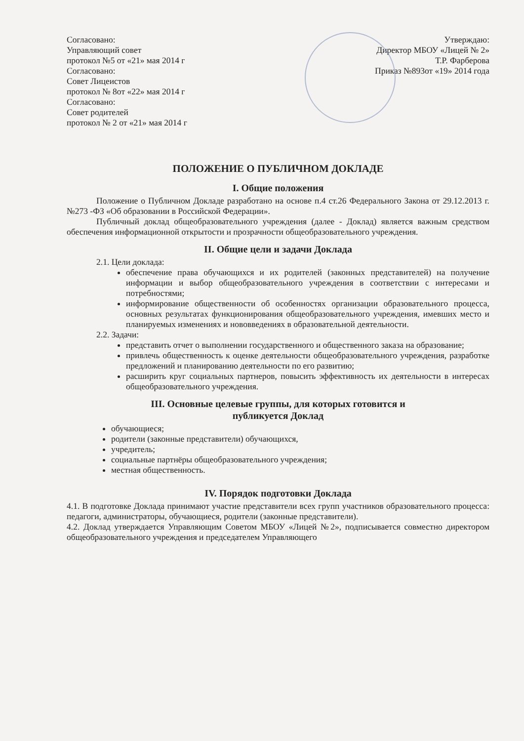Согласовано:
Управляющий совет
протокол №5 от «21» мая 2014 г
Согласовано:
Совет Лицеистов
протокол № 8от «22» мая 2014 г
Согласовано:
Совет родителей
протокол № 2 от «21» мая 2014 г
Утверждаю:
Директор МБОУ «Лицей № 2»
Т.Р. Фарберова
Приказ №893от «19» 2014 года
ПОЛОЖЕНИЕ О ПУБЛИЧНОМ ДОКЛАДЕ
I. Общие положения
Положение о Публичном Докладе разработано на основе п.4 ст.26 Федерального Закона от 29.12.2013 г. №273 -ФЗ «Об образовании в Российской Федерации».
Публичный доклад общеобразовательного учреждения (далее - Доклад) является важным средством обеспечения информационной открытости и прозрачности общеобразовательного учреждения.
II. Общие цели и задачи Доклада
2.1. Цели доклада:
обеспечение права обучающихся и их родителей (законных представителей) на получение информации и выбор общеобразовательного учреждения в соответствии с интересами и потребностями;
информирование общественности об особенностях организации образовательного процесса, основных результатах функционирования общеобразовательного учреждения, имевших место и планируемых изменениях и нововведениях в образовательной деятельности.
2.2. Задачи:
представить отчет о выполнении государственного и общественного заказа на образование;
привлечь общественность к оценке деятельности общеобразовательного учреждения, разработке предложений и планированию деятельности по его развитию;
расширить круг социальных партнеров, повысить эффективность их деятельности в интересах общеобразовательного учреждения.
III. Основные целевые группы, для которых готовится и
публикуется Доклад
обучающиеся;
родители (законные представители) обучающихся,
учредитель;
социальные партнёры общеобразовательного учреждения;
местная общественность.
IV. Порядок подготовки Доклада
4.1. В подготовке Доклада принимают участие представители всех групп участников образовательного процесса: педагоги, администраторы, обучающиеся, родители (законные представители).
4.2. Доклад утверждается Управляющим Советом МБОУ «Лицей №2», подписывается совместно директором общеобразовательного учреждения и председателем Управляющего